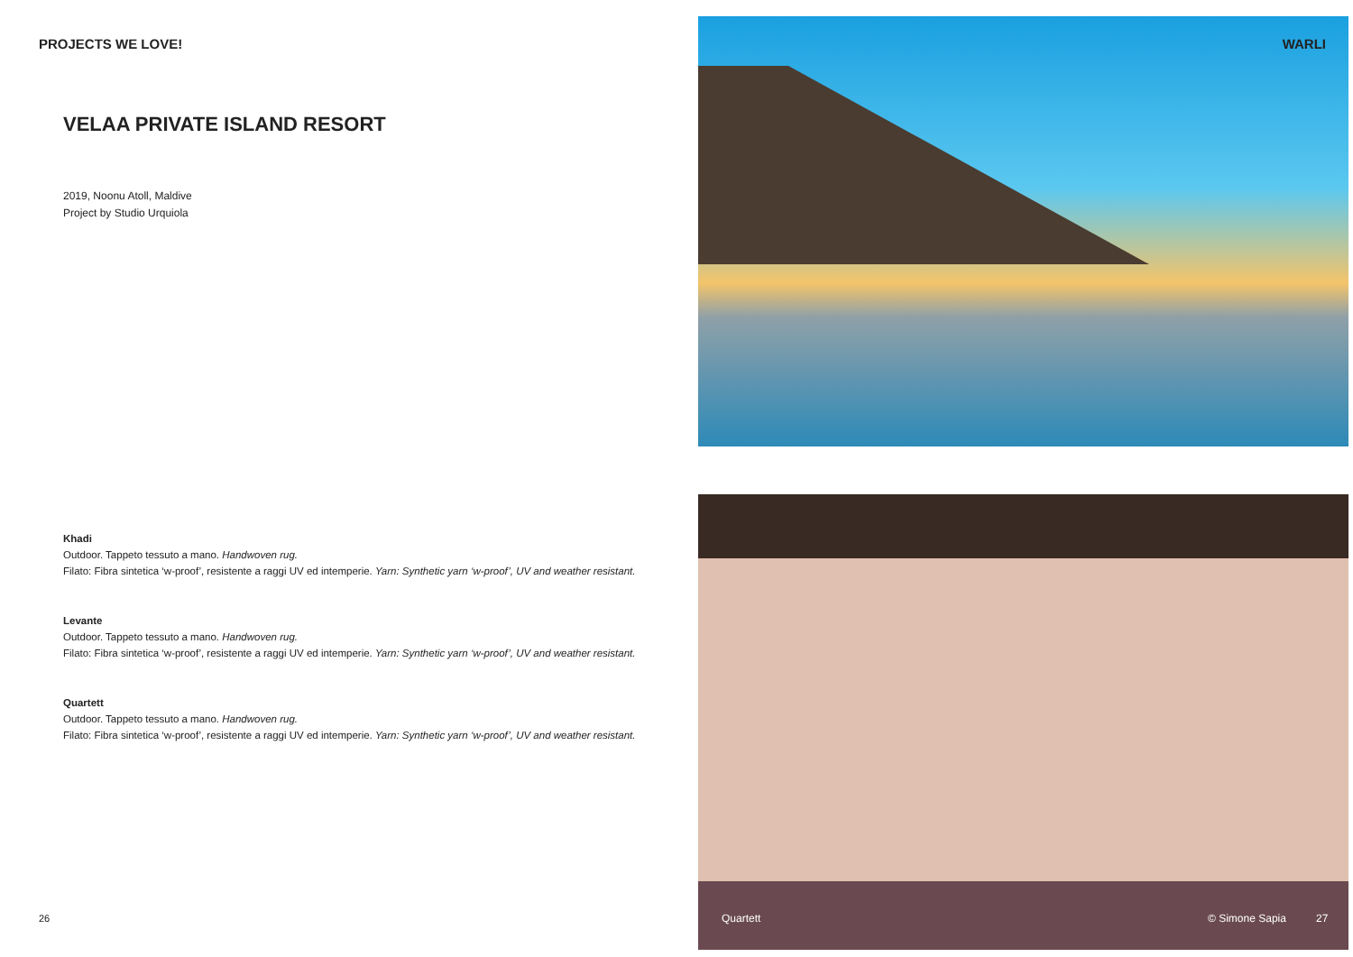PROJECTS WE LOVE!
VELAA PRIVATE ISLAND RESORT
2019, Noonu Atoll, Maldive
Project by Studio Urquiola
Khadi
Outdoor. Tappeto tessuto a mano. Handwoven rug.
Filato: Fibra sintetica ‘w-proof’, resistente a raggi UV ed intemperie. Yarn: Synthetic yarn ‘w-proof’, UV and weather resistant.
Levante
Outdoor. Tappeto tessuto a mano. Handwoven rug.
Filato: Fibra sintetica ‘w-proof’, resistente a raggi UV ed intemperie. Yarn: Synthetic yarn ‘w-proof’, UV and weather resistant.
Quartett
Outdoor. Tappeto tessuto a mano. Handwoven rug.
Filato: Fibra sintetica ‘w-proof’, resistente a raggi UV ed intemperie. Yarn: Synthetic yarn ‘w-proof’, UV and weather resistant.
26
WARLI
Quartett © Simone Sapia 27